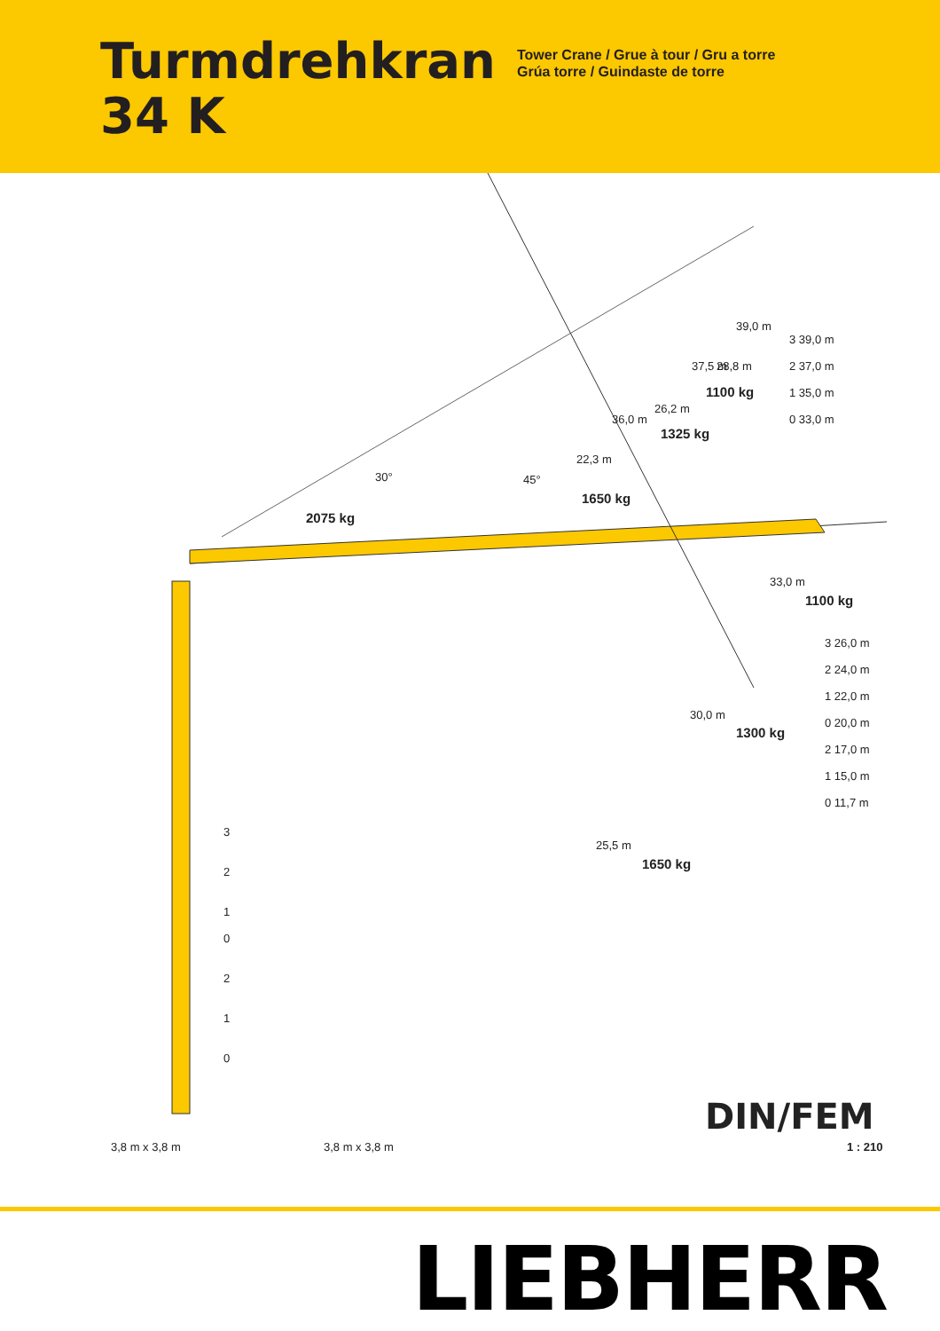Turmdrehkran
34 K
Tower Crane / Grue à tour / Gru a torre
Grúa torre / Guindaste de torre
30° 45°
2075 kg
22,3 m
1650 kg
26,2 m
1325 kg
28,8 m
1100 kg
36,0 m
37,5 m
39,0 m
3 39,0 m
2 37,0 m
1 35,0 m
0 33,0 m
33,0 m
1100 kg
3 26,0 m
2 24,0 m
1 22,0 m
0 20,0 m
2 17,0 m
1 15,0 m
0 11,7 m
30,0 m
1300 kg
25,5 m
1650 kg
3
2
1
0
2
1
0
3,8 m x 3,8 m 3,8 m x 3,8 m
DIN/FEM
1 : 210
LIEBHERR